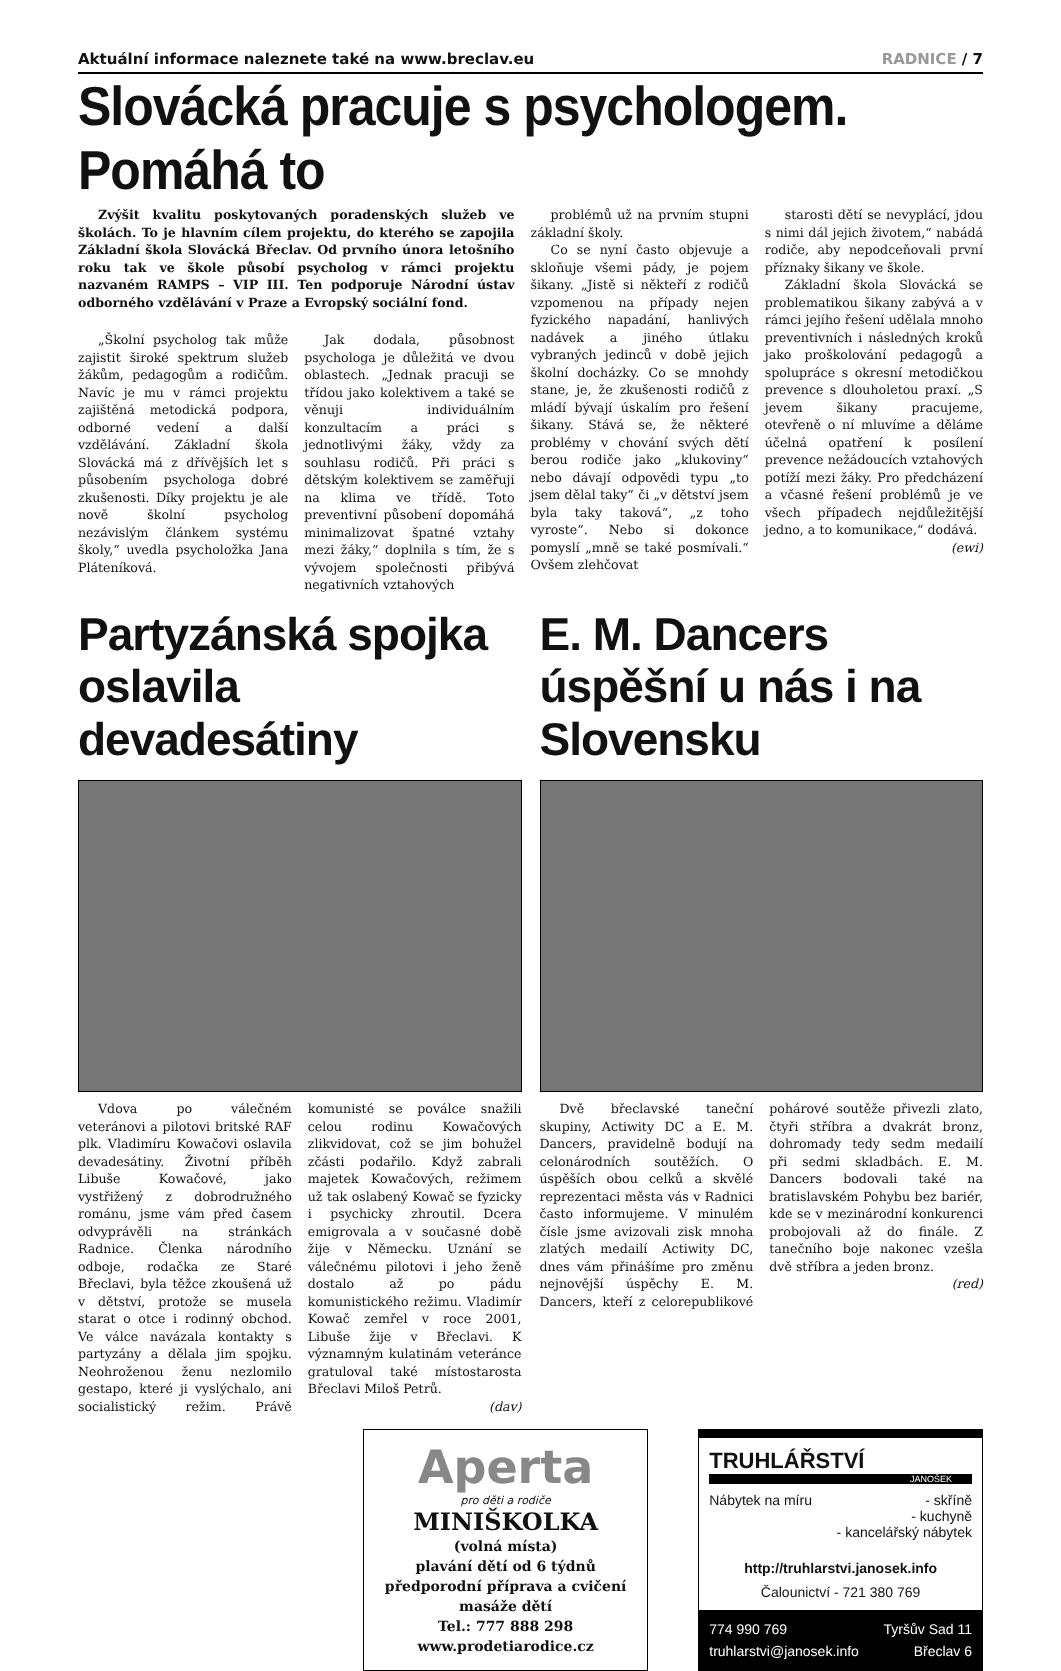Aktuální informace naleznete také na www.breclav.eu RADNICE / 7
Slovácká pracuje s psychologem. Pomáhá to
Zvýšit kvalitu poskytovaných poradenských služeb ve školách. To je hlavním cílem projektu, do kterého se zapojila Základní škola Slovácká Břeclav. Od prvního února letošního roku tak ve škole působí psycholog v rámci projektu nazvaném RAMPS – VIP III. Ten podporuje Národní ústav odborného vzdělávání v Praze a Evropský sociální fond.
„Školní psycholog tak může zajistit široké spektrum služeb žákům, pedagogům a rodičům. Navíc je mu v rámci projektu zajištěná metodická podpora, odborné vedení a další vzdělávání. Základní škola Slovácká má z dřívějších let s působením psychologa dobré zkušenosti. Díky projektu je ale nově školní psycholog nezávislým článkem systému školy,“ uvedla psycholožka Jana Pláteníková.
Jak dodala, působnost psychologa je důležitá ve dvou oblastech. „Jednak pracuji se třídou jako kolektivem a také se věnuji individuálním konzultacím a práci s jednotlivými žáky, vždy za souhlasu rodičů. Při práci s dětským kolektivem se zaměřuji na klima ve třídě. Toto preventivní působení dopomáhá minimalizovat špatné vztahy mezi žáky,“ doplnila s tím, že s vývojem společnosti přibývá negativních vztahových
problémů už na prvním stupni základní školy.
Co se nyní často objevuje a skloňuje všemi pády, je pojem šikany. „Jistě si někteří z rodičů vzpomenou na případy nejen fyzického napadání, hanlivých nadávek a jiného útlaku vybraných jedinců v době jejich školní docházky. Co se mnohdy stane, je, že zkušenosti rodičů z mládí bývají úskalím pro řešení šikany. Stává se, že některé problémy v chování svých dětí berou rodiče jako „klukoviny“ nebo dávají odpovědi typu „to jsem dělal taky“ či „v dětství jsem byla taky taková“, „z toho vyroste“. Nebo si dokonce pomyslí „mně se také posmívali.“ Ovšem zlehčovat
starosti dětí se nevyplácí, jdou s nimi dál jejich životem,“ nabádá rodiče, aby nepodceňovali první příznaky šikany ve škole.
Základní škola Slovácká se problematikou šikany zabývá a v rámci jejího řešení udělala mnoho preventivních i následných kroků jako proškolování pedagogů a spolupráce s okresní metodičkou prevence s dlouholetou praxí. „S jevem šikany pracujeme, otevřeně o ní mluvíme a děláme účelná opatření k posílení prevence nežádoucích vztahových potíží mezi žáky. Pro předcházení a včasné řešení problémů je ve všech případech nejdůležitější jedno, a to komunikace,“ dodává. (ewi)
Partyzánská spojka oslavila devadesátiny
Vdova po válečném veteránovi a pilotovi britské RAF plk. Vladimíru Kowačovi oslavila devadesátiny. Životní příběh Libuše Kowačové, jako vystřižený z dobrodružného románu, jsme vám před časem odvyprávěli na stránkách Radnice. Členka národního odboje, rodačka ze Staré Břeclavi, byla těžce zkoušená už v dětství, protože se musela starat o otce i rodinný obchod. Ve válce navázala kontakty s partyzány a dělala jim spojku. Neohroženou ženu nezlomilo gestapo, které ji vyslýchalo, ani socialistický režim. Právě komunisté se poválce snažili celou rodinu Kowačových zlikvidovat, což se jim bohužel zčásti podařilo. Když zabrali majetek Kowačových, režimem už tak oslabený Kowač se fyzicky i psychicky zhroutil. Dcera emigrovala a v současné době žije v Německu. Uznání se válečnému pilotovi i jeho ženě dostalo až po pádu komunistického režimu. Vladimír Kowač zemřel v roce 2001, Libuše žije v Břeclavi. K významným kulatinám veteránce gratuloval také místostarosta Břeclavi Miloš Petrů.
(dav)
E. M. Dancers úspěšní u nás i na Slovensku
Dvě břeclavské taneční skupiny, Actiwity DC a E. M. Dancers, pravidelně bodují na celonárodních soutěžích. O úspěších obou celků a skvělé reprezentaci města vás v Radnici často informujeme. V minulém čísle jsme avizovali zisk mnoha zlatých medailí Actiwity DC, dnes vám přinášíme pro změnu nejnovější úspěchy E. M. Dancers, kteří z celorepublikové pohárové soutěže přivezli zlato, čtyři stříbra a dvakrát bronz, dohromady tedy sedm medailí při sedmi skladbách. E. M. Dancers bodovali také na bratislavském Pohybu bez bariér, kde se v mezinárodní konkurenci probojovali až do finále. Z tanečního boje nakonec vzešla dvě stříbra a jeden bronz.
(red)
Aperta
pro děti a rodiče
MINIŠKOLKA
(volná místa)
plavání dětí od 6 týdnů
předporodní příprava a cvičení
masáže dětí
Tel.: 777 888 298
www.prodetiarodice.cz
TRUHLÁŘSTVÍ
JANOŠEK
Nábytek na míru - skříně
- kuchyně
- kancelářský nábytek
http://truhlarstvi.janosek.info
Čalounictví - 721 380 769
774 990 769 Tyršův Sad 11
truhlarstvi@janosek.info Břeclav 6